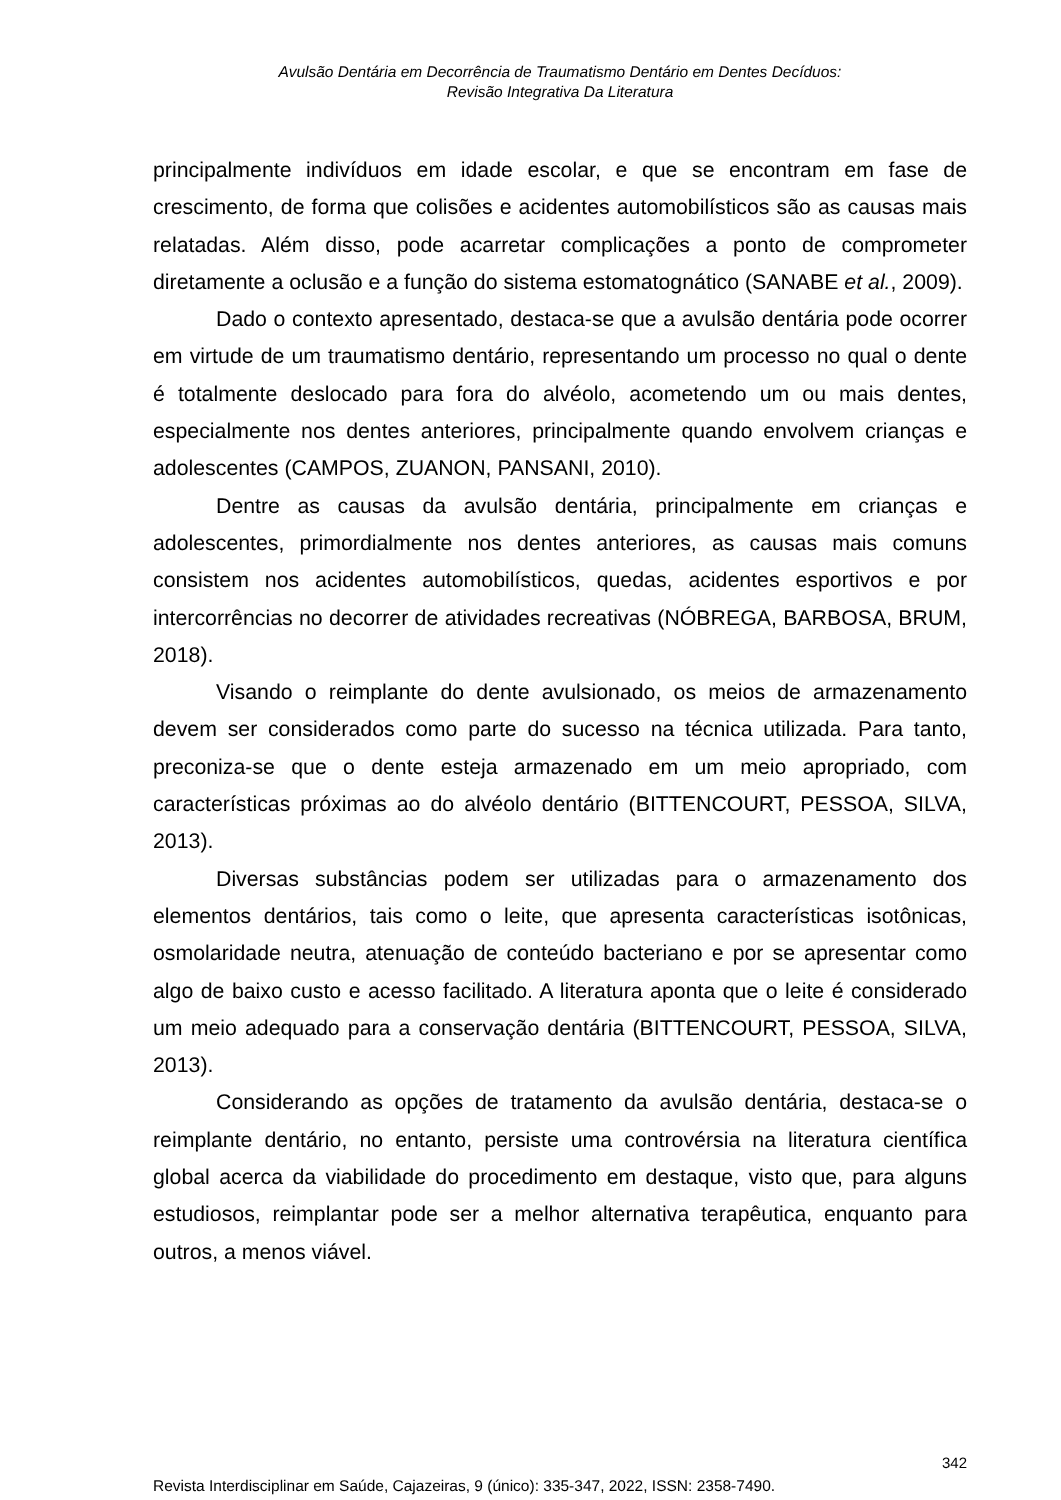Avulsão Dentária em Decorrência de Traumatismo Dentário em Dentes Decíduos:
Revisão Integrativa Da Literatura
principalmente indivíduos em idade escolar, e que se encontram em fase de crescimento, de forma que colisões e acidentes automobilísticos são as causas mais relatadas. Além disso, pode acarretar complicações a ponto de comprometer diretamente a oclusão e a função do sistema estomatognático (SANABE et al., 2009).
Dado o contexto apresentado, destaca-se que a avulsão dentária pode ocorrer em virtude de um traumatismo dentário, representando um processo no qual o dente é totalmente deslocado para fora do alvéolo, acometendo um ou mais dentes, especialmente nos dentes anteriores, principalmente quando envolvem crianças e adolescentes (CAMPOS, ZUANON, PANSANI, 2010).
Dentre as causas da avulsão dentária, principalmente em crianças e adolescentes, primordialmente nos dentes anteriores, as causas mais comuns consistem nos acidentes automobilísticos, quedas, acidentes esportivos e por intercorrências no decorrer de atividades recreativas (NÓBREGA, BARBOSA, BRUM, 2018).
Visando o reimplante do dente avulsionado, os meios de armazenamento devem ser considerados como parte do sucesso na técnica utilizada. Para tanto, preconiza-se que o dente esteja armazenado em um meio apropriado, com características próximas ao do alvéolo dentário (BITTENCOURT, PESSOA, SILVA, 2013).
Diversas substâncias podem ser utilizadas para o armazenamento dos elementos dentários, tais como o leite, que apresenta características isotônicas, osmolaridade neutra, atenuação de conteúdo bacteriano e por se apresentar como algo de baixo custo e acesso facilitado. A literatura aponta que o leite é considerado um meio adequado para a conservação dentária (BITTENCOURT, PESSOA, SILVA, 2013).
Considerando as opções de tratamento da avulsão dentária, destaca-se o reimplante dentário, no entanto, persiste uma controvérsia na literatura científica global acerca da viabilidade do procedimento em destaque, visto que, para alguns estudiosos, reimplantar pode ser a melhor alternativa terapêutica, enquanto para outros, a menos viável.
342
Revista Interdisciplinar em Saúde, Cajazeiras, 9 (único): 335-347, 2022, ISSN: 2358-7490.